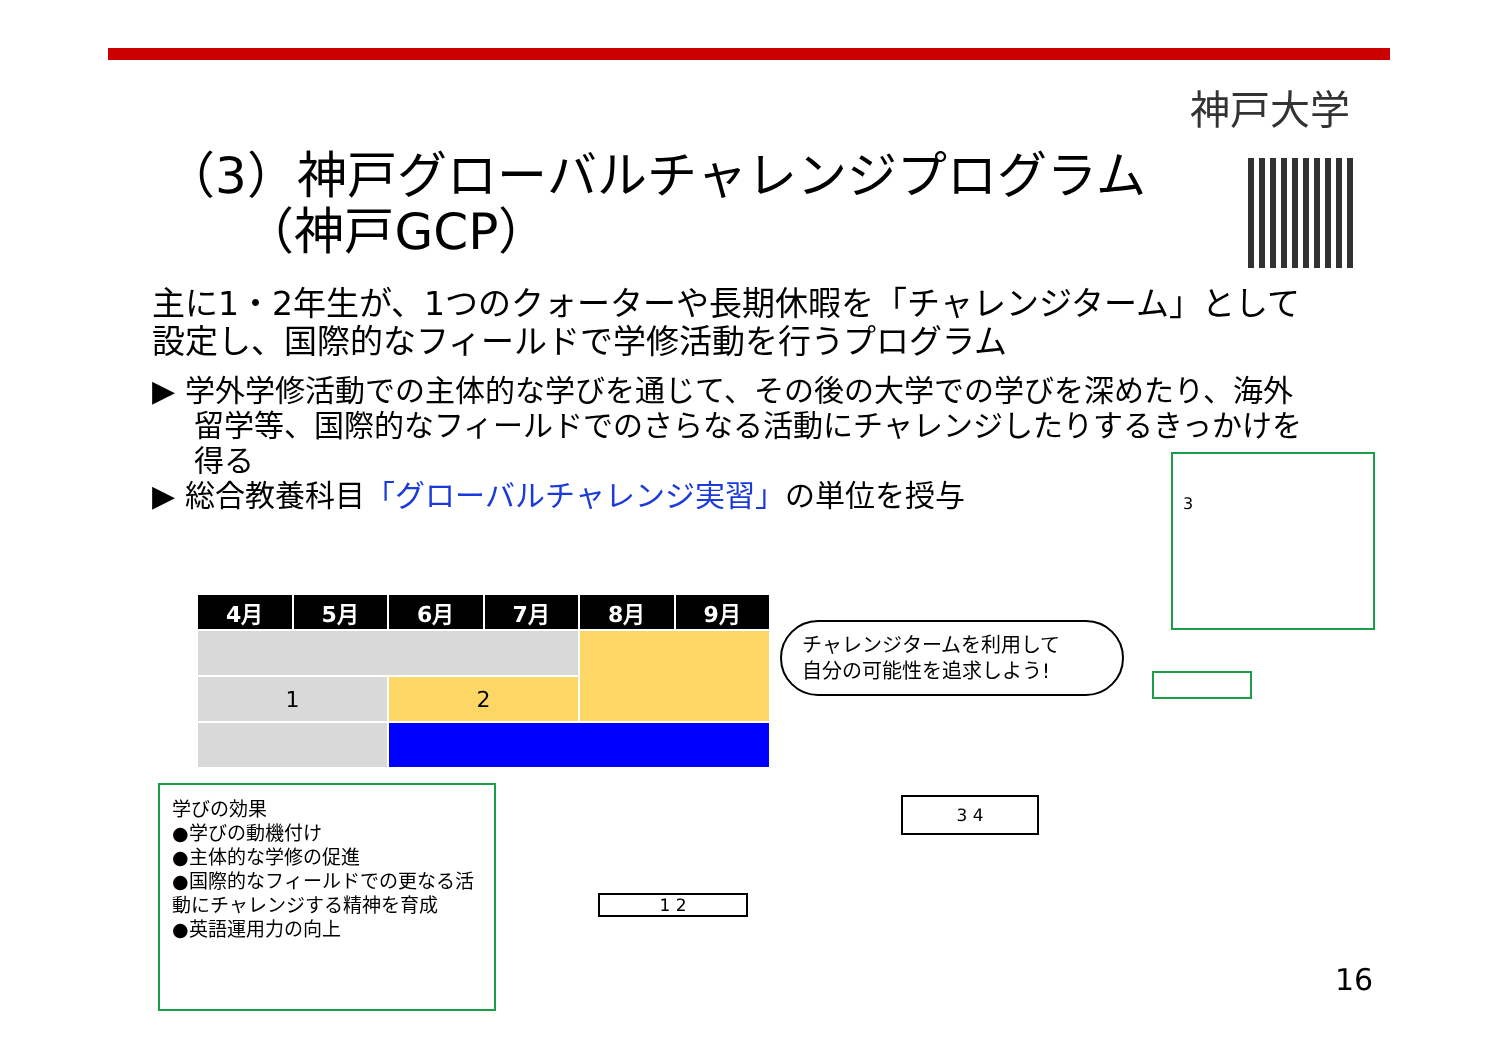神戸大学
（3）神戸グローバルチャレンジプログラム
（神戸GCP）
主に1・2年生が、1つのクォーターや長期休暇を「チャレンジターム」として設定し、国際的なフィールドで学修活動を行うプログラム
▶ 学外学修活動での主体的な学びを通じて、その後の大学での学びを深めたり、海外留学等、国際的なフィールドでのさらなる活動にチャレンジしたりするきっかけを得る
▶ 総合教養科目「グローバルチャレンジ実習」の単位を授与
| 4月 | 5月 | 6月 | 7月 | 8月 | 9月 |
| --- | --- | --- | --- | --- | --- |
| 1 | | 2 | | | |
学びの効果
●学びの動機付け
●主体的な学修の促進
●国際的なフィールドでの更なる活動にチャレンジする精神を育成
●英語運用力の向上
チャレンジタームを利用して
自分の可能性を追求しよう!
3
1 2
3 4
16